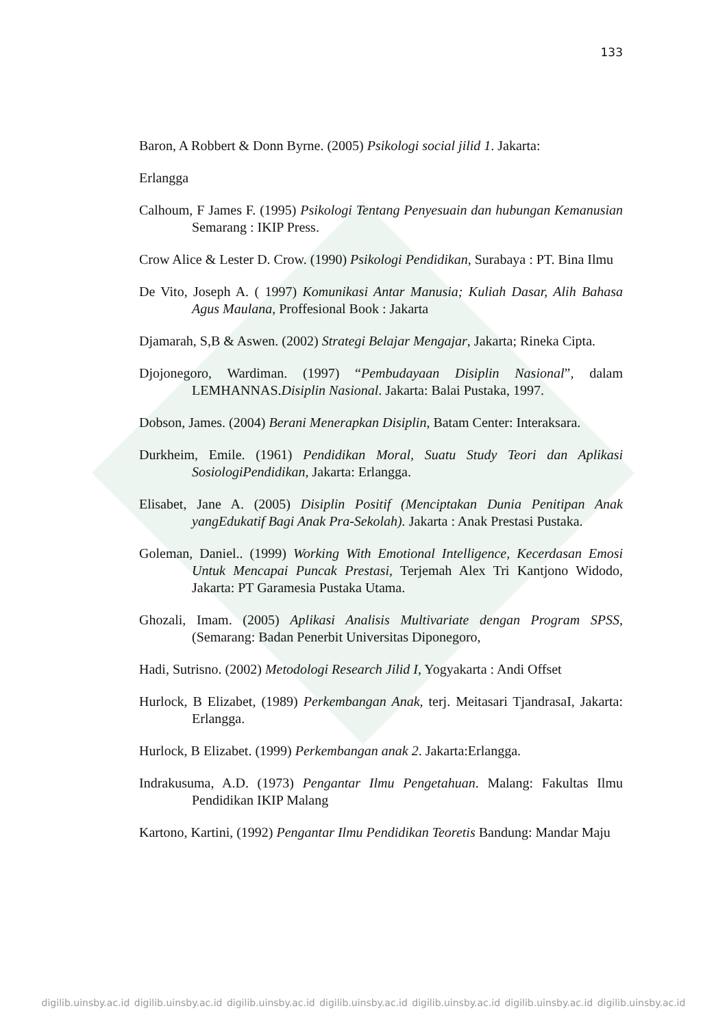133
Baron, A Robbert & Donn Byrne. (2005) Psikologi social jilid 1. Jakarta:
Erlangga
Calhoum, F James F. (1995) Psikologi Tentang Penyesuain dan hubungan Kemanusian Semarang : IKIP Press.
Crow Alice & Lester D. Crow. (1990) Psikologi Pendidikan, Surabaya : PT. Bina Ilmu
De Vito, Joseph A. ( 1997) Komunikasi Antar Manusia; Kuliah Dasar, Alih Bahasa Agus Maulana, Proffesional Book : Jakarta
Djamarah, S,B & Aswen. (2002) Strategi Belajar Mengajar, Jakarta; Rineka Cipta.
Djojonegoro, Wardiman. (1997) “Pembudayaan Disiplin Nasional”, dalam LEMHANNAS.Disiplin Nasional. Jakarta: Balai Pustaka, 1997.
Dobson, James. (2004) Berani Menerapkan Disiplin, Batam Center: Interaksara.
Durkheim, Emile. (1961) Pendidikan Moral, Suatu Study Teori dan Aplikasi SosiologiPendidikan, Jakarta: Erlangga.
Elisabet, Jane A. (2005) Disiplin Positif (Menciptakan Dunia Penitipan Anak yangEdukatif Bagi Anak Pra-Sekolah). Jakarta : Anak Prestasi Pustaka.
Goleman, Daniel.. (1999) Working With Emotional Intelligence, Kecerdasan Emosi Untuk Mencapai Puncak Prestasi, Terjemah Alex Tri Kantjono Widodo, Jakarta: PT Garamesia Pustaka Utama.
Ghozali, Imam. (2005) Aplikasi Analisis Multivariate dengan Program SPSS, (Semarang: Badan Penerbit Universitas Diponegoro,
Hadi, Sutrisno. (2002) Metodologi Research Jilid I, Yogyakarta : Andi Offset
Hurlock, B Elizabet, (1989) Perkembangan Anak, terj. Meitasari TjandrasaI, Jakarta: Erlangga.
Hurlock, B Elizabet. (1999) Perkembangan anak 2. Jakarta:Erlangga.
Indrakusuma, A.D. (1973) Pengantar Ilmu Pengetahuan. Malang: Fakultas Ilmu Pendidikan IKIP Malang
Kartono, Kartini, (1992) Pengantar Ilmu Pendidikan Teoretis Bandung: Mandar Maju
digilib.uinsby.ac.id digilib.uinsby.ac.id digilib.uinsby.ac.id digilib.uinsby.ac.id digilib.uinsby.ac.id digilib.uinsby.ac.id digilib.uinsby.ac.id